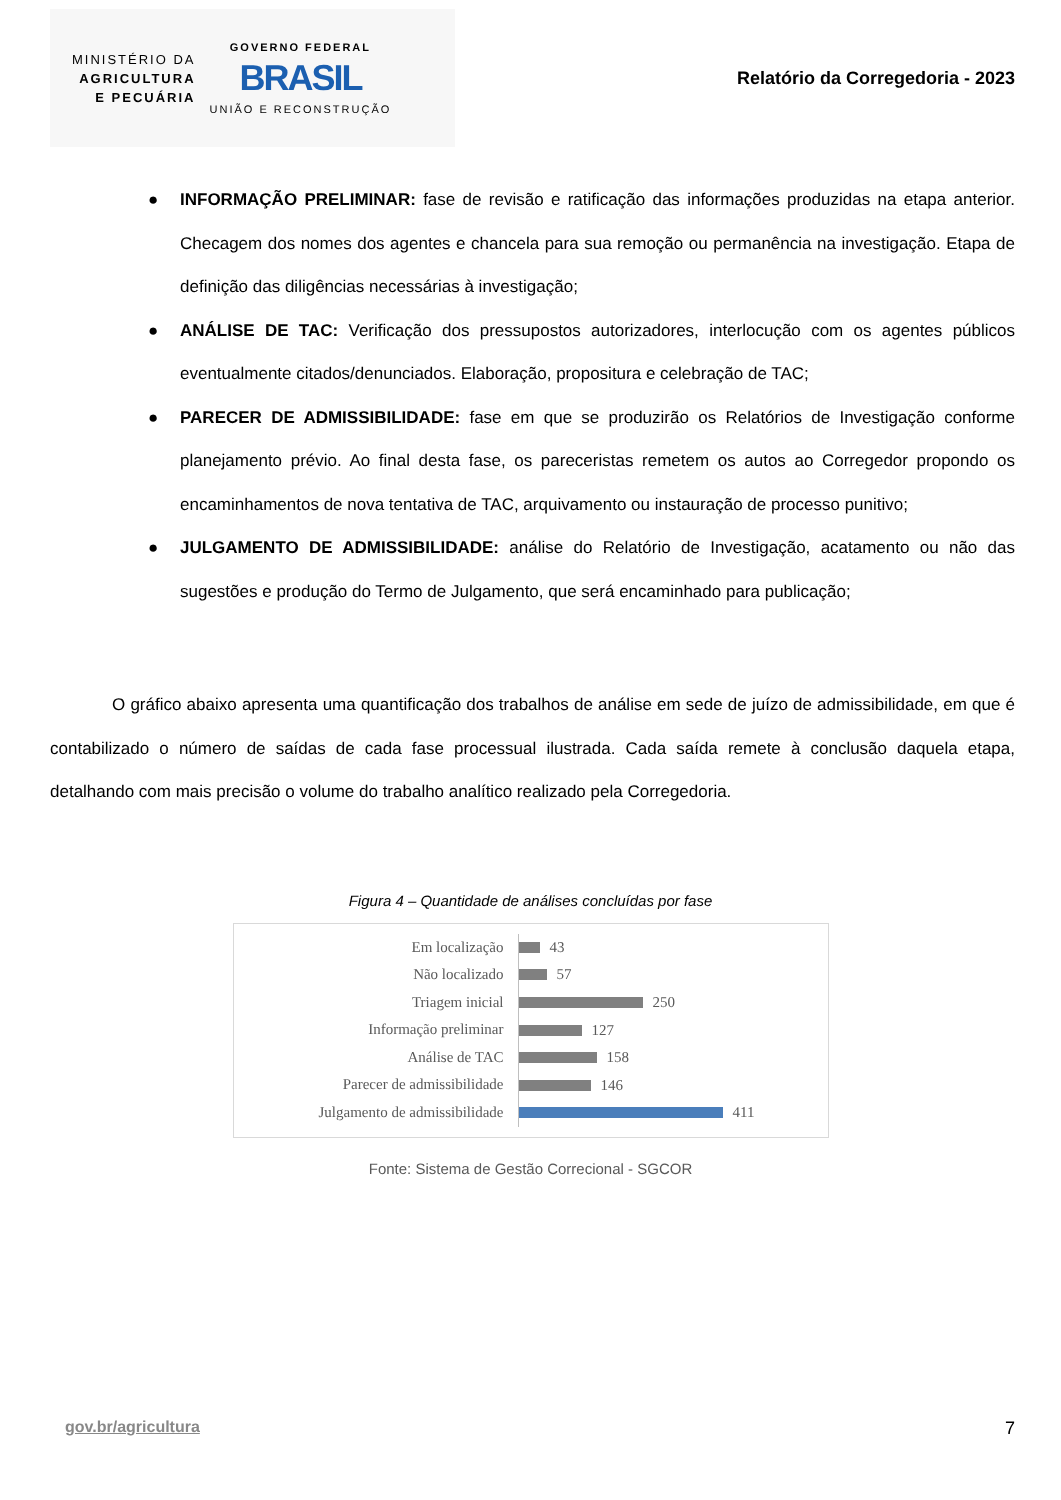MINISTÉRIO DA
AGRICULTURA
E PECUÁRIA
GOVERNO FEDERAL
BRASIL
UNIÃO E RECONSTRUÇÃO
Relatório da Corregedoria - 2023
● INFORMAÇÃO PRELIMINAR: fase de revisão e ratificação das informações produzidas na etapa anterior. Checagem dos nomes dos agentes e chancela para sua remoção ou permanência na investigação. Etapa de definição das diligências necessárias à investigação;
● ANÁLISE DE TAC: Verificação dos pressupostos autorizadores, interlocução com os agentes públicos eventualmente citados/denunciados. Elaboração, propositura e celebração de TAC;
● PARECER DE ADMISSIBILIDADE: fase em que se produzirão os Relatórios de Investigação conforme planejamento prévio. Ao final desta fase, os pareceristas remetem os autos ao Corregedor propondo os encaminhamentos de nova tentativa de TAC, arquivamento ou instauração de processo punitivo;
● JULGAMENTO DE ADMISSIBILIDADE: análise do Relatório de Investigação, acatamento ou não das sugestões e produção do Termo de Julgamento, que será encaminhado para publicação;
O gráfico abaixo apresenta uma quantificação dos trabalhos de análise em sede de juízo de admissibilidade, em que é contabilizado o número de saídas de cada fase processual ilustrada. Cada saída remete à conclusão daquela etapa, detalhando com mais precisão o volume do trabalho analítico realizado pela Corregedoria.
Figura 4 – Quantidade de análises concluídas por fase
Em localização
43
Não localizado
57
Triagem inicial
250
Informação preliminar
127
Análise de TAC
158
Parecer de admissibilidade
146
Julgamento de admissibilidade
411
Fonte: Sistema de Gestão Correcional - SGCOR
gov.br/agricultura 7